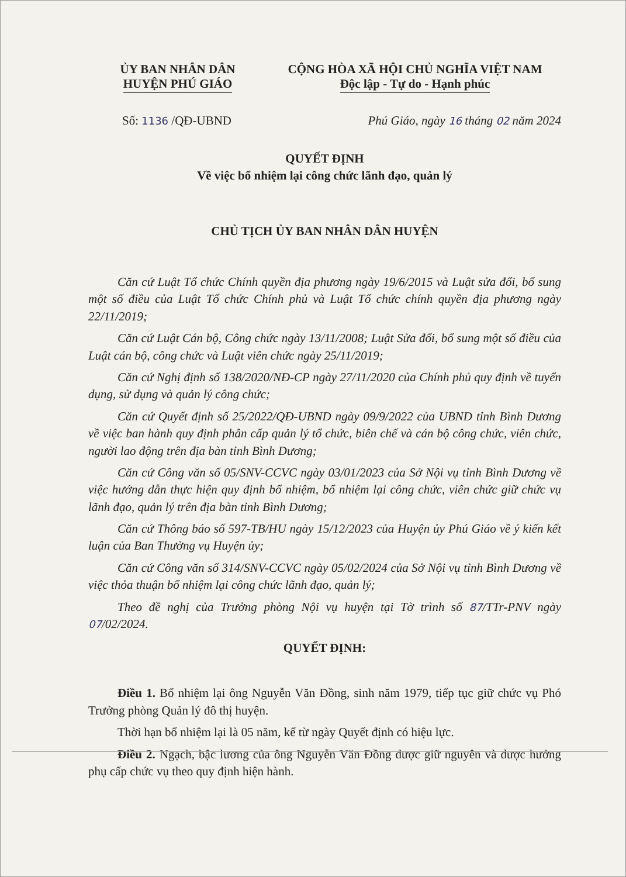ỦY BAN NHÂN DÂN
HUYỆN PHÚ GIÁO
CỘNG HÒA XÃ HỘI CHỦ NGHĨA VIỆT NAM
Độc lập - Tự do - Hạnh phúc
Số: 1136 /QĐ-UBND Phú Giáo, ngày 16 tháng 02 năm 2024
QUYẾT ĐỊNH
Về việc bổ nhiệm lại công chức lãnh đạo, quản lý
CHỦ TỊCH ỦY BAN NHÂN DÂN HUYỆN
Căn cứ Luật Tổ chức Chính quyền địa phương ngày 19/6/2015 và Luật sửa đổi, bổ sung một số điều của Luật Tổ chức Chính phủ và Luật Tổ chức chính quyền địa phương ngày 22/11/2019;
Căn cứ Luật Cán bộ, Công chức ngày 13/11/2008; Luật Sửa đổi, bổ sung một số điều của Luật cán bộ, công chức và Luật viên chức ngày 25/11/2019;
Căn cứ Nghị định số 138/2020/NĐ-CP ngày 27/11/2020 của Chính phủ quy định về tuyển dụng, sử dụng và quản lý công chức;
Căn cứ Quyết định số 25/2022/QĐ-UBND ngày 09/9/2022 của UBND tỉnh Bình Dương về việc ban hành quy định phân cấp quản lý tổ chức, biên chế và cán bộ công chức, viên chức, người lao động trên địa bàn tỉnh Bình Dương;
Căn cứ Công văn số 05/SNV-CCVC ngày 03/01/2023 của Sở Nội vụ tỉnh Bình Dương về việc hướng dẫn thực hiện quy định bổ nhiệm, bổ nhiệm lại công chức, viên chức giữ chức vụ lãnh đạo, quản lý trên địa bàn tỉnh Bình Dương;
Căn cứ Thông báo số 597-TB/HU ngày 15/12/2023 của Huyện ủy Phú Giáo về ý kiến kết luận của Ban Thường vụ Huyện ủy;
Căn cứ Công văn số 314/SNV-CCVC ngày 05/02/2024 của Sở Nội vụ tỉnh Bình Dương về việc thỏa thuận bổ nhiệm lại công chức lãnh đạo, quản lý;
Theo đề nghị của Trưởng phòng Nội vụ huyện tại Tờ trình số 87/TTr-PNV ngày 07/02/2024.
QUYẾT ĐỊNH:
Điều 1. Bổ nhiệm lại ông Nguyễn Văn Đồng, sinh năm 1979, tiếp tục giữ chức vụ Phó Trưởng phòng Quản lý đô thị huyện.
Thời hạn bổ nhiệm lại là 05 năm, kể từ ngày Quyết định có hiệu lực.
Điều 2. Ngạch, bậc lương của ông Nguyễn Văn Đồng được giữ nguyên và được hưởng phụ cấp chức vụ theo quy định hiện hành.